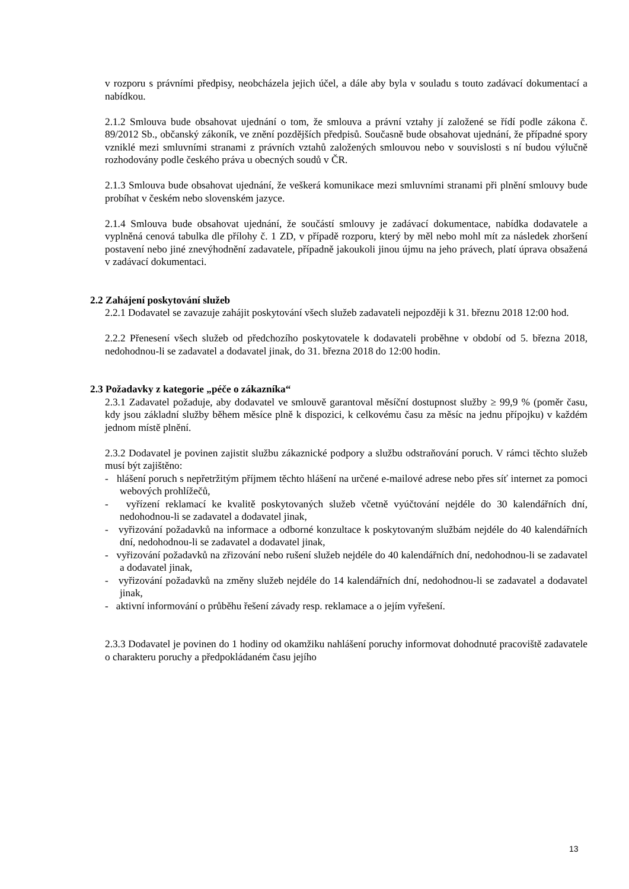v rozporu s právními předpisy, neobcházela jejich účel, a dále aby byla v souladu s touto zadávací dokumentací a nabídkou.
2.1.2 Smlouva bude obsahovat ujednání o tom, že smlouva a právní vztahy jí založené se řídí podle zákona č. 89/2012 Sb., občanský zákoník, ve znění pozdějších předpisů. Současně bude obsahovat ujednání, že případné spory vzniklé mezi smluvními stranami z právních vztahů založených smlouvou nebo v souvislosti s ní budou výlučně rozhodovány podle českého práva u obecných soudů v ČR.
2.1.3 Smlouva bude obsahovat ujednání, že veškerá komunikace mezi smluvními stranami při plnění smlouvy bude probíhat v českém nebo slovenském jazyce.
2.1.4 Smlouva bude obsahovat ujednání, že součástí smlouvy je zadávací dokumentace, nabídka dodavatele a vyplněná cenová tabulka dle přílohy č. 1 ZD, v případě rozporu, který by měl nebo mohl mít za následek zhoršení postavení nebo jiné znevýhodnění zadavatele, případně jakoukoli jinou újmu na jeho právech, platí úprava obsažená v zadávací dokumentaci.
2.2 Zahájení poskytování služeb
2.2.1 Dodavatel se zavazuje zahájit poskytování všech služeb zadavateli nejpozději k 31. březnu 2018 12:00 hod.
2.2.2 Přenesení všech služeb od předchozího poskytovatele k dodavateli proběhne v období od 5. března 2018, nedohodnou-li se zadavatel a dodavatel jinak, do 31. března 2018 do 12:00 hodin.
2.3 Požadavky z kategorie „péče o zákazníka“
2.3.1 Zadavatel požaduje, aby dodavatel ve smlouvě garantoval měsíční dostupnost služby ≥ 99,9 % (poměr času, kdy jsou základní služby během měsíce plně k dispozici, k celkovému času za měsíc na jednu přípojku) v každém jednom místě plnění.
2.3.2 Dodavatel je povinen zajistit službu zákaznické podpory a službu odstraňování poruch. V rámci těchto služeb musí být zajištěno:
- hlášení poruch s nepřetržitým příjmem těchto hlášení na určené e-mailové adrese nebo přes síť internet za pomoci webových prohlížečů,
- vyřízení reklamací ke kvalitě poskytovaných služeb včetně vyúčtování nejdéle do 30 kalendářních dní, nedohodnou-li se zadavatel a dodavatel jinak,
- vyřizování požadavků na informace a odborné konzultace k poskytovaným službám nejdéle do 40 kalendářních dní, nedohodnou-li se zadavatel a dodavatel jinak,
- vyřizování požadavků na zřizování nebo rušení služeb nejdéle do 40 kalendářních dní, nedohodnou-li se zadavatel a dodavatel jinak,
- vyřizování požadavků na změny služeb nejdéle do 14 kalendářních dní, nedohodnou-li se zadavatel a dodavatel jinak,
- aktivní informování o průběhu řešení závady resp. reklamace a o jejím vyřešení.
2.3.3 Dodavatel je povinen do 1 hodiny od okamžiku nahlášení poruchy informovat dohodnuté pracoviště zadavatele o charakteru poruchy a předpokládaném času jejího
13